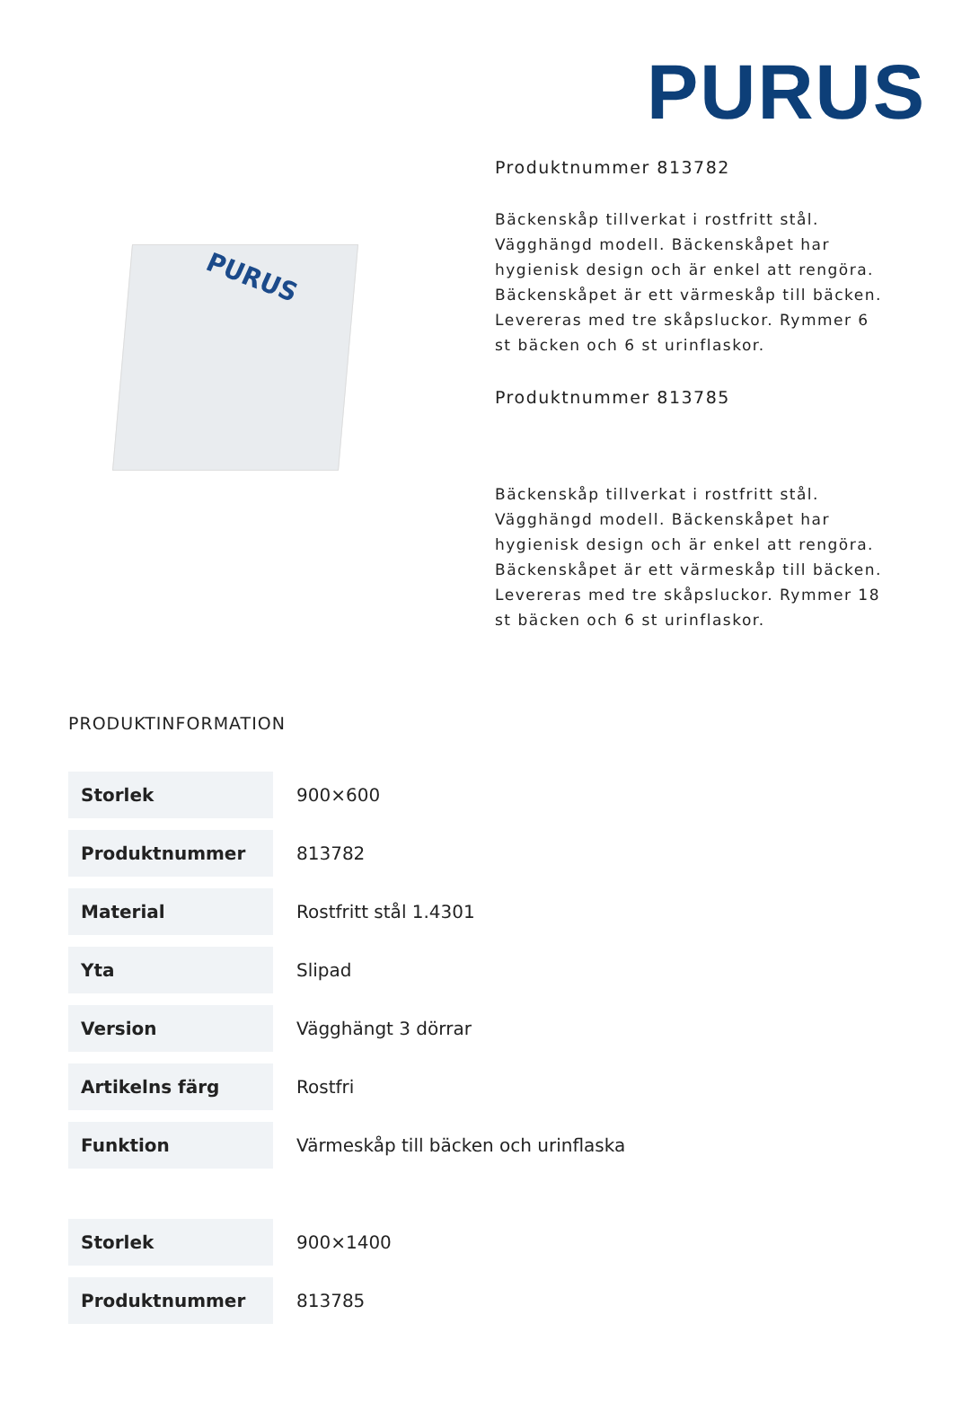PURUS
PURUS
Produktnummer 813782
Bäckenskåp tillverkat i rostfritt stål. Vägghängd modell. Bäckenskåpet har hygienisk design och är enkel att rengöra. Bäckenskåpet är ett värmeskåp till bäcken. Levereras med tre skåpsluckor. Rymmer 6 st bäcken och 6 st urinflaskor.
Produktnummer 813785
Bäckenskåp tillverkat i rostfritt stål. Vägghängd modell. Bäckenskåpet har hygienisk design och är enkel att rengöra. Bäckenskåpet är ett värmeskåp till bäcken. Levereras med tre skåpsluckor. Rymmer 18 st bäcken och 6 st urinflaskor.
PRODUKTINFORMATION
| Storlek | 900×600 |
| Produktnummer | 813782 |
| Material | Rostfritt stål 1.4301 |
| Yta | Slipad |
| Version | Vägghängt 3 dörrar |
| Artikelns färg | Rostfri |
| Funktion | Värmeskåp till bäcken och urinflaska |
| Storlek | 900×1400 |
| Produktnummer | 813785 |